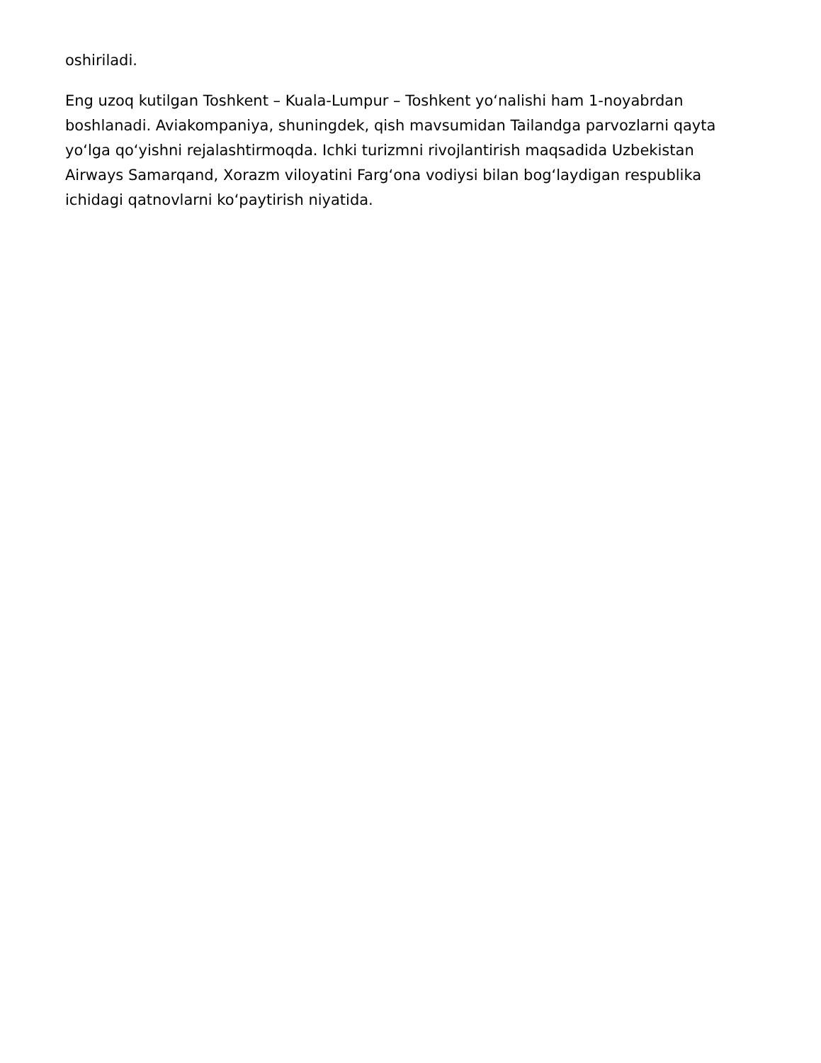oshiriladi.
Eng uzoq kutilgan Toshkent – Kuala-Lumpur – Toshkent yo‘nalishi ham 1-noyabrdan boshlanadi. Aviakompaniya, shuningdek, qish mavsumidan Tailandga parvozlarni qayta yo‘lga qo‘yishni rejalashtirmoqda. Ichki turizmni rivojlantirish maqsadida Uzbekistan Airways Samarqand, Xorazm viloyatini Farg‘ona vodiysi bilan bog‘laydigan respublika ichidagi qatnovlarni ko‘paytirish niyatida.